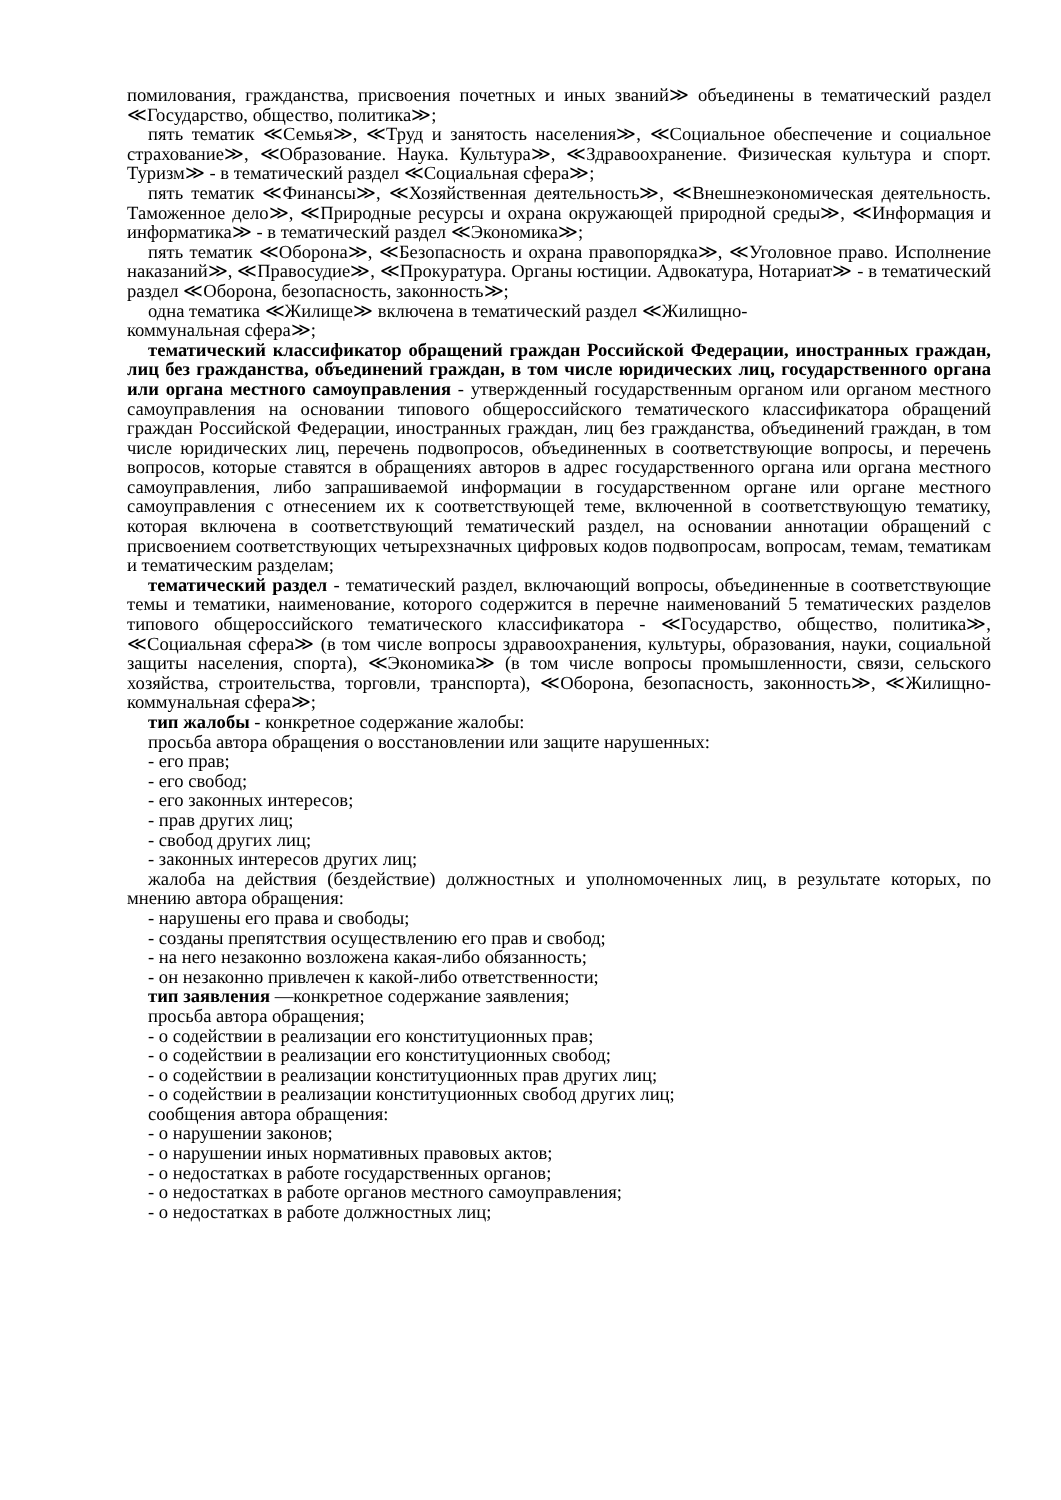помилования, гражданства, присвоения почетных и иных званий≫ объединены в тематический раздел ≪Государство, общество, политика≫;
пять тематик ≪Семья≫, ≪Труд и занятость населения≫, ≪Социальное обеспечение и социальное страхование≫, ≪Образование. Наука. Культура≫, ≪Здравоохранение. Физическая культура и спорт. Туризм≫ - в тематический раздел ≪Социальная сфера≫;
пять тематик ≪Финансы≫, ≪Хозяйственная деятельность≫, ≪Внешнеэкономическая деятельность. Таможенное дело≫, ≪Природные ресурсы и охрана окружающей природной среды≫, ≪Информация и информатика≫ - в тематический раздел ≪Экономика≫;
пять тематик ≪Оборона≫, ≪Безопасность и охрана правопорядка≫, ≪Уголовное право. Исполнение наказаний≫, ≪Правосудие≫, ≪Прокуратура. Органы юстиции. Адвокатура, Нотариат≫ - в тематический раздел ≪Оборона, безопасность, законность≫;
одна тематика ≪Жилище≫ включена в тематический раздел ≪Жилищно-
коммунальная сфера≫;
тематический классификатор обращений граждан Российской Федерации, иностранных граждан, лиц без гражданства, объединений граждан, в том числе юридических лиц, государственного органа или органа местного самоуправления - утвержденный государственным органом или органом местного самоуправления на основании типового общероссийского тематического классификатора обращений граждан Российской Федерации, иностранных граждан, лиц без гражданства, объединений граждан, в том числе юридических лиц, перечень подвопросов, объединенных в соответствующие вопросы, и перечень вопросов, которые ставятся в обращениях авторов в адрес государственного органа или органа местного самоуправления, либо запрашиваемой информации в государственном органе или органе местного самоуправления с отнесением их к соответствующей теме, включенной в соответствующую тематику, которая включена в соответствующий тематический раздел, на основании аннотации обращений с присвоением соответствующих четырехзначных цифровых кодов подвопросам, вопросам, темам, тематикам и тематическим разделам;
тематический раздел - тематический раздел, включающий вопросы, объединенные в соответствующие темы и тематики, наименование, которого содержится в перечне наименований 5 тематических разделов типового общероссийского тематического классификатора - ≪Государство, общество, политика≫, ≪Социальная сфера≫ (в том числе вопросы здравоохранения, культуры, образования, науки, социальной защиты населения, спорта), ≪Экономика≫ (в том числе вопросы промышленности, связи, сельского хозяйства, строительства, торговли, транспорта), ≪Оборона, безопасность, законность≫, ≪Жилищно-коммунальная сфера≫;
тип жалобы - конкретное содержание жалобы:
просьба автора обращения о восстановлении или защите нарушенных:
- его прав;
- его свобод;
- его законных интересов;
- прав других лиц;
- свобод других лиц;
- законных интересов других лиц;
жалоба на действия (бездействие) должностных и уполномоченных лиц, в результате которых, по мнению автора обращения:
- нарушены его права и свободы;
- созданы препятствия осуществлению его прав и свобод;
- на него незаконно возложена какая-либо обязанность;
- он незаконно привлечен к какой-либо ответственности;
тип заявления —конкретное содержание заявления;
просьба автора обращения;
- о содействии в реализации его конституционных прав;
- о содействии в реализации его конституционных свобод;
- о содействии в реализации конституционных прав других лиц;
- о содействии в реализации конституционных свобод других лиц;
сообщения автора обращения:
- о нарушении законов;
- о нарушении иных нормативных правовых актов;
- о недостатках в работе государственных органов;
- о недостатках в работе органов местного самоуправления;
- о недостатках в работе должностных лиц;